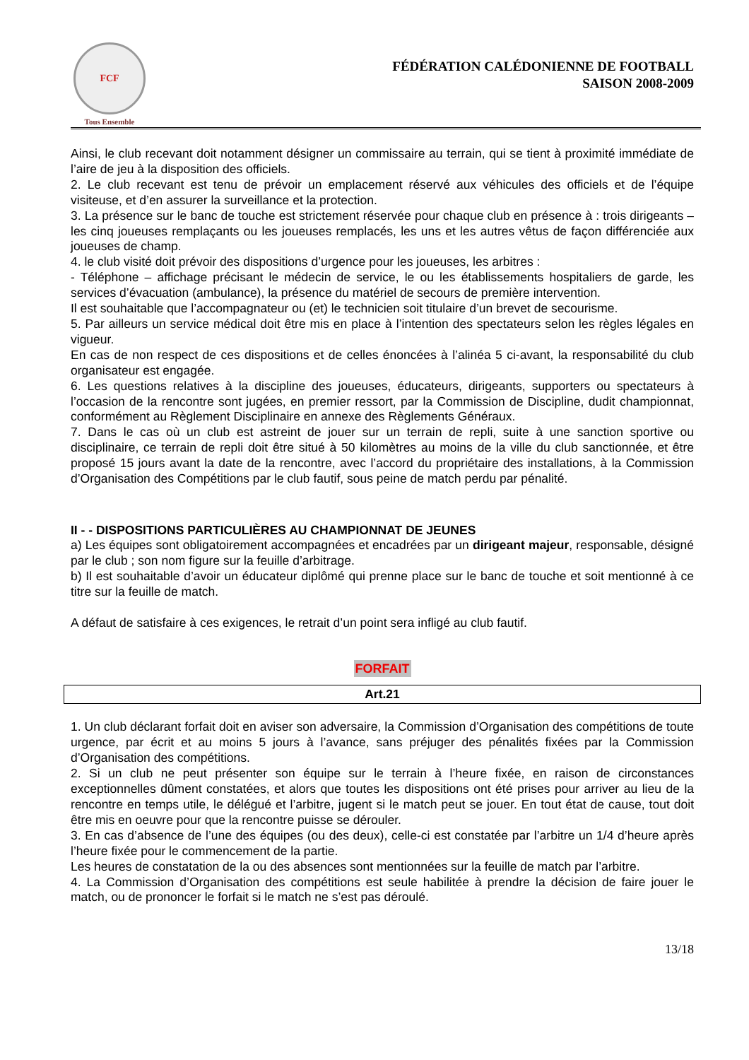FCF
Tous Ensemble
FÉDÉRATION CALÉDONIENNE DE FOOTBALL
SAISON 2008-2009
Ainsi, le club recevant doit notamment désigner un commissaire au terrain, qui se tient à proximité immédiate de l’aire de jeu à la disposition des officiels.
2. Le club recevant est tenu de prévoir un emplacement réservé aux véhicules des officiels et de l’équipe visiteuse, et d’en assurer la surveillance et la protection.
3. La présence sur le banc de touche est strictement réservée pour chaque club en présence à : trois dirigeants – les cinq joueuses remplaçants ou les joueuses remplacés, les uns et les autres vêtus de façon différenciée aux joueuses de champ.
4. le club visité doit prévoir des dispositions d’urgence pour les joueuses, les arbitres :
- Téléphone – affichage précisant le médecin de service, le ou les établissements hospitaliers de garde, les services d’évacuation (ambulance), la présence du matériel de secours de première intervention.
Il est souhaitable que l’accompagnateur ou (et) le technicien soit titulaire d’un brevet de secourisme.
5. Par ailleurs un service médical doit être mis en place à l’intention des spectateurs selon les règles légales en vigueur.
En cas de non respect de ces dispositions et de celles énoncées à l’alinéa 5 ci-avant, la responsabilité du club organisateur est engagée.
6. Les questions relatives à la discipline des joueuses, éducateurs, dirigeants, supporters ou spectateurs à l’occasion de la rencontre sont jugées, en premier ressort, par la Commission de Discipline, dudit championnat, conformément au Règlement Disciplinaire en annexe des Règlements Généraux.
7. Dans le cas où un club est astreint de jouer sur un terrain de repli, suite à une sanction sportive ou disciplinaire, ce terrain de repli doit être situé à 50 kilomètres au moins de la ville du club sanctionnée, et être proposé 15 jours avant la date de la rencontre, avec l’accord du propriétaire des installations, à la Commission d’Organisation des Compétitions par le club fautif, sous peine de match perdu par pénalité.
II - - DISPOSITIONS PARTICULIÈRES AU CHAMPIONNAT DE JEUNES
a) Les équipes sont obligatoirement accompagnées et encadrées par un dirigeant majeur, responsable, désigné par le club ; son nom figure sur la feuille d’arbitrage.
b) Il est souhaitable d’avoir un éducateur diplômé qui prenne place sur le banc de touche et soit mentionné à ce titre sur la feuille de match.
A défaut de satisfaire à ces exigences, le retrait d’un point sera infligé au club fautif.
FORFAIT
Art.21
1. Un club déclarant forfait doit en aviser son adversaire, la Commission d’Organisation des compétitions de toute urgence, par écrit et au moins 5 jours à l’avance, sans préjuger des pénalités fixées par la Commission d’Organisation des compétitions.
2. Si un club ne peut présenter son équipe sur le terrain à l’heure fixée, en raison de circonstances exceptionnelles dûment constatées, et alors que toutes les dispositions ont été prises pour arriver au lieu de la rencontre en temps utile, le délégué et l’arbitre, jugent si le match peut se jouer. En tout état de cause, tout doit être mis en oeuvre pour que la rencontre puisse se dérouler.
3. En cas d’absence de l’une des équipes (ou des deux), celle-ci est constatée par l’arbitre un 1/4 d’heure après l’heure fixée pour le commencement de la partie.
Les heures de constatation de la ou des absences sont mentionnées sur la feuille de match par l’arbitre.
4. La Commission d’Organisation des compétitions est seule habilitée à prendre la décision de faire jouer le match, ou de prononcer le forfait si le match ne s’est pas déroulé.
13/18